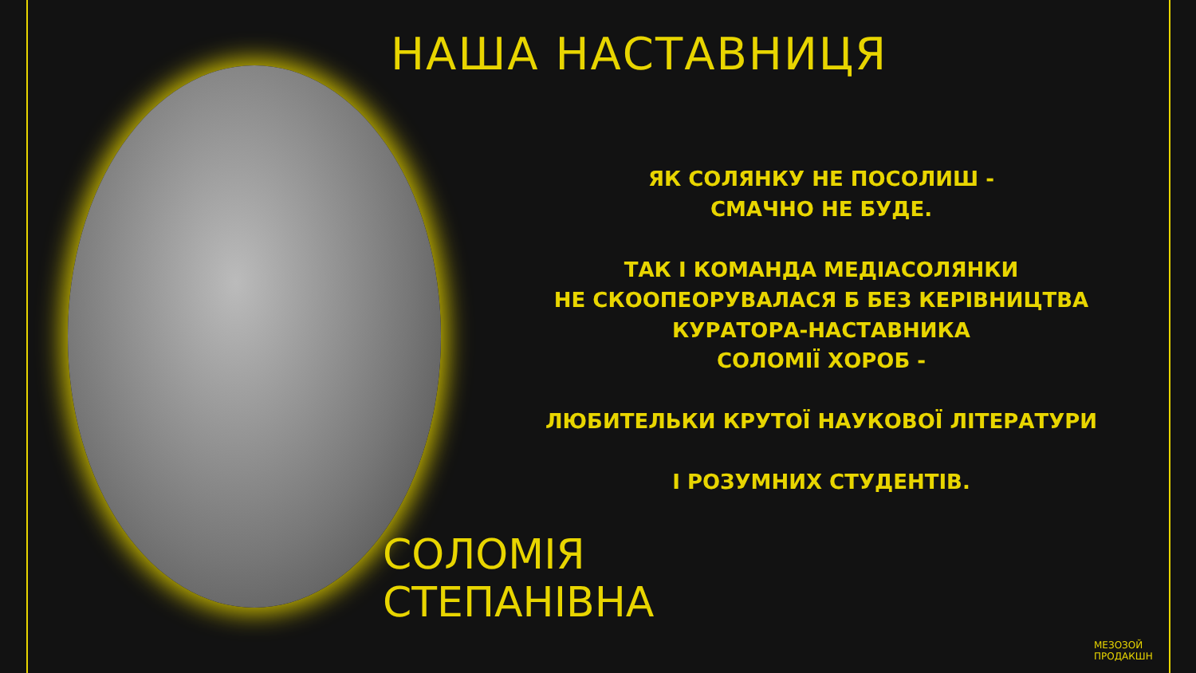НАША НАСТАВНИЦЯ
ЯК СОЛЯНКУ НЕ ПОСОЛИШ -
СМАЧНО НЕ БУДЕ.
ТАК І КОМАНДА МЕДІАСОЛЯНКИ
НЕ СКООПЕОРУВАЛАСЯ Б БЕЗ КЕРІВНИЦТВА
КУРАТОРА-НАСТАВНИКА
СОЛОМІЇ ХОРОБ -
ЛЮБИТЕЛЬКИ КРУТОЇ НАУКОВОЇ ЛІТЕРАТУРИ
І РОЗУМНИХ СТУДЕНТІВ.
СОЛОМІЯ
СТЕПАНІВНА
МЕЗОЗОЙ
ПРОДАКШН